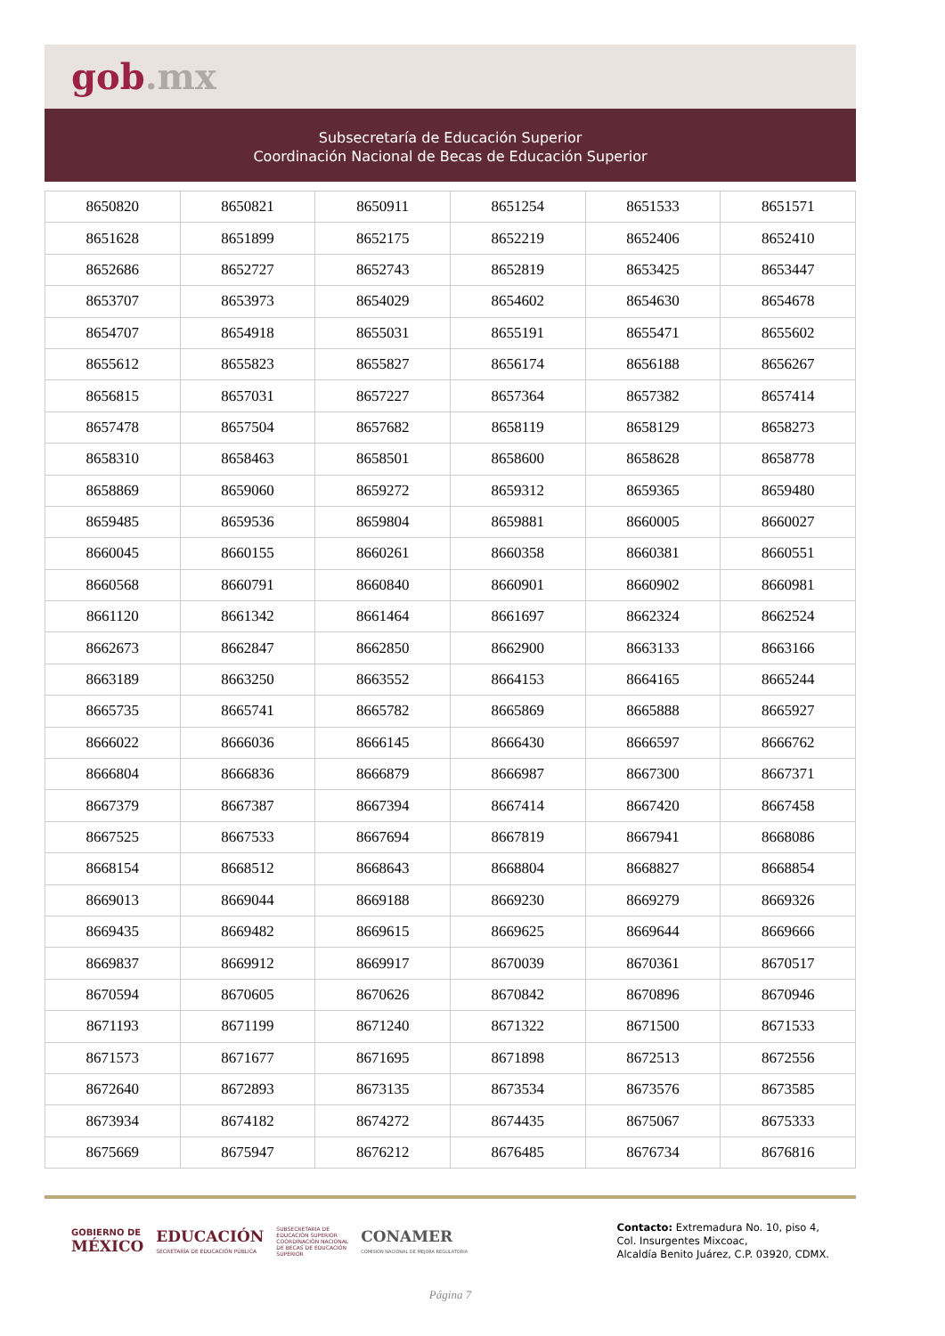gob.mx
Subsecretaría de Educación Superior
Coordinación Nacional de Becas de Educación Superior
| 8650820 | 8650821 | 8650911 | 8651254 | 8651533 | 8651571 |
| 8651628 | 8651899 | 8652175 | 8652219 | 8652406 | 8652410 |
| 8652686 | 8652727 | 8652743 | 8652819 | 8653425 | 8653447 |
| 8653707 | 8653973 | 8654029 | 8654602 | 8654630 | 8654678 |
| 8654707 | 8654918 | 8655031 | 8655191 | 8655471 | 8655602 |
| 8655612 | 8655823 | 8655827 | 8656174 | 8656188 | 8656267 |
| 8656815 | 8657031 | 8657227 | 8657364 | 8657382 | 8657414 |
| 8657478 | 8657504 | 8657682 | 8658119 | 8658129 | 8658273 |
| 8658310 | 8658463 | 8658501 | 8658600 | 8658628 | 8658778 |
| 8658869 | 8659060 | 8659272 | 8659312 | 8659365 | 8659480 |
| 8659485 | 8659536 | 8659804 | 8659881 | 8660005 | 8660027 |
| 8660045 | 8660155 | 8660261 | 8660358 | 8660381 | 8660551 |
| 8660568 | 8660791 | 8660840 | 8660901 | 8660902 | 8660981 |
| 8661120 | 8661342 | 8661464 | 8661697 | 8662324 | 8662524 |
| 8662673 | 8662847 | 8662850 | 8662900 | 8663133 | 8663166 |
| 8663189 | 8663250 | 8663552 | 8664153 | 8664165 | 8665244 |
| 8665735 | 8665741 | 8665782 | 8665869 | 8665888 | 8665927 |
| 8666022 | 8666036 | 8666145 | 8666430 | 8666597 | 8666762 |
| 8666804 | 8666836 | 8666879 | 8666987 | 8667300 | 8667371 |
| 8667379 | 8667387 | 8667394 | 8667414 | 8667420 | 8667458 |
| 8667525 | 8667533 | 8667694 | 8667819 | 8667941 | 8668086 |
| 8668154 | 8668512 | 8668643 | 8668804 | 8668827 | 8668854 |
| 8669013 | 8669044 | 8669188 | 8669230 | 8669279 | 8669326 |
| 8669435 | 8669482 | 8669615 | 8669625 | 8669644 | 8669666 |
| 8669837 | 8669912 | 8669917 | 8670039 | 8670361 | 8670517 |
| 8670594 | 8670605 | 8670626 | 8670842 | 8670896 | 8670946 |
| 8671193 | 8671199 | 8671240 | 8671322 | 8671500 | 8671533 |
| 8671573 | 8671677 | 8671695 | 8671898 | 8672513 | 8672556 |
| 8672640 | 8672893 | 8673135 | 8673534 | 8673576 | 8673585 |
| 8673934 | 8674182 | 8674272 | 8674435 | 8675067 | 8675333 |
| 8675669 | 8675947 | 8676212 | 8676485 | 8676734 | 8676816 |
GOBIERNO DE
MÉXICO
EDUCACIÓN
SECRETARÍA DE EDUCACIÓN PÚBLICA
SUBSECRETARÍA DE
EDUCACIÓN SUPERIOR
COORDINACIÓN NACIONAL
DE BECAS DE EDUCACIÓN
SUPERIOR
CONAMER
COMISIÓN NACIONAL DE MEJORA REGULATORIA
Contacto: Extremadura No. 10, piso 4,
Col. Insurgentes Mixcoac,
Alcaldía Benito Juárez, C.P. 03920, CDMX.
Página 7